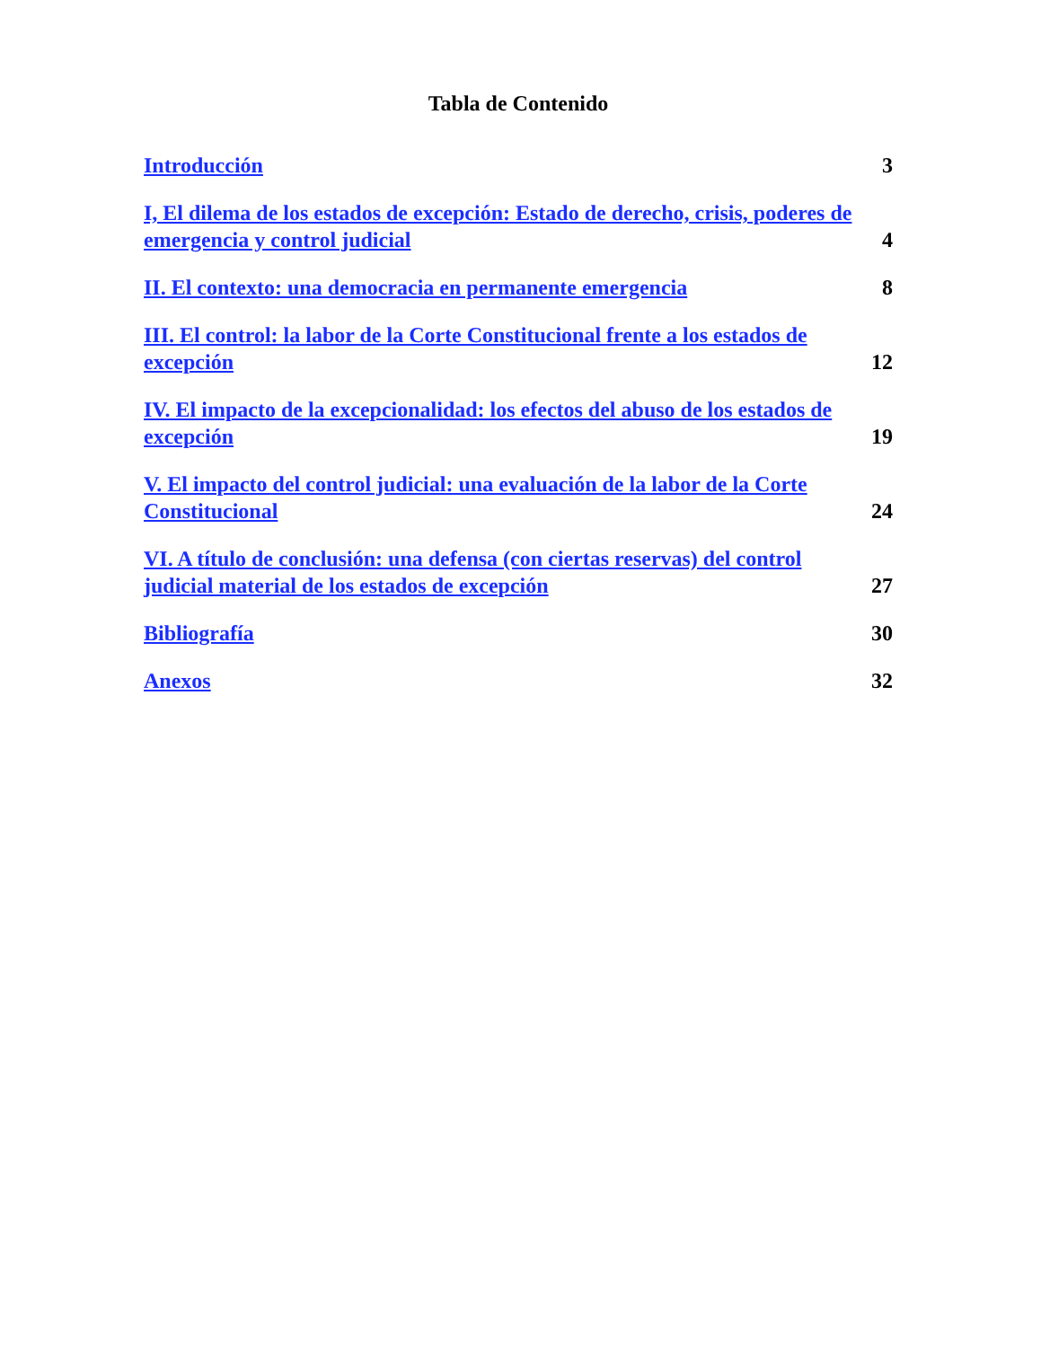Tabla de Contenido
Introducción 3
I, El dilema de los estados de excepción: Estado de derecho, crisis, poderes de emergencia y control judicial 4
II. El contexto: una democracia en permanente emergencia 8
III. El control: la labor de la Corte Constitucional frente a los estados de excepción 12
IV. El impacto de la excepcionalidad: los efectos del abuso de los estados de excepción 19
V. El impacto del control judicial: una evaluación de la labor de la Corte Constitucional 24
VI. A título de conclusión: una defensa (con ciertas reservas) del control judicial material de los estados de excepción 27
Bibliografía 30
Anexos 32